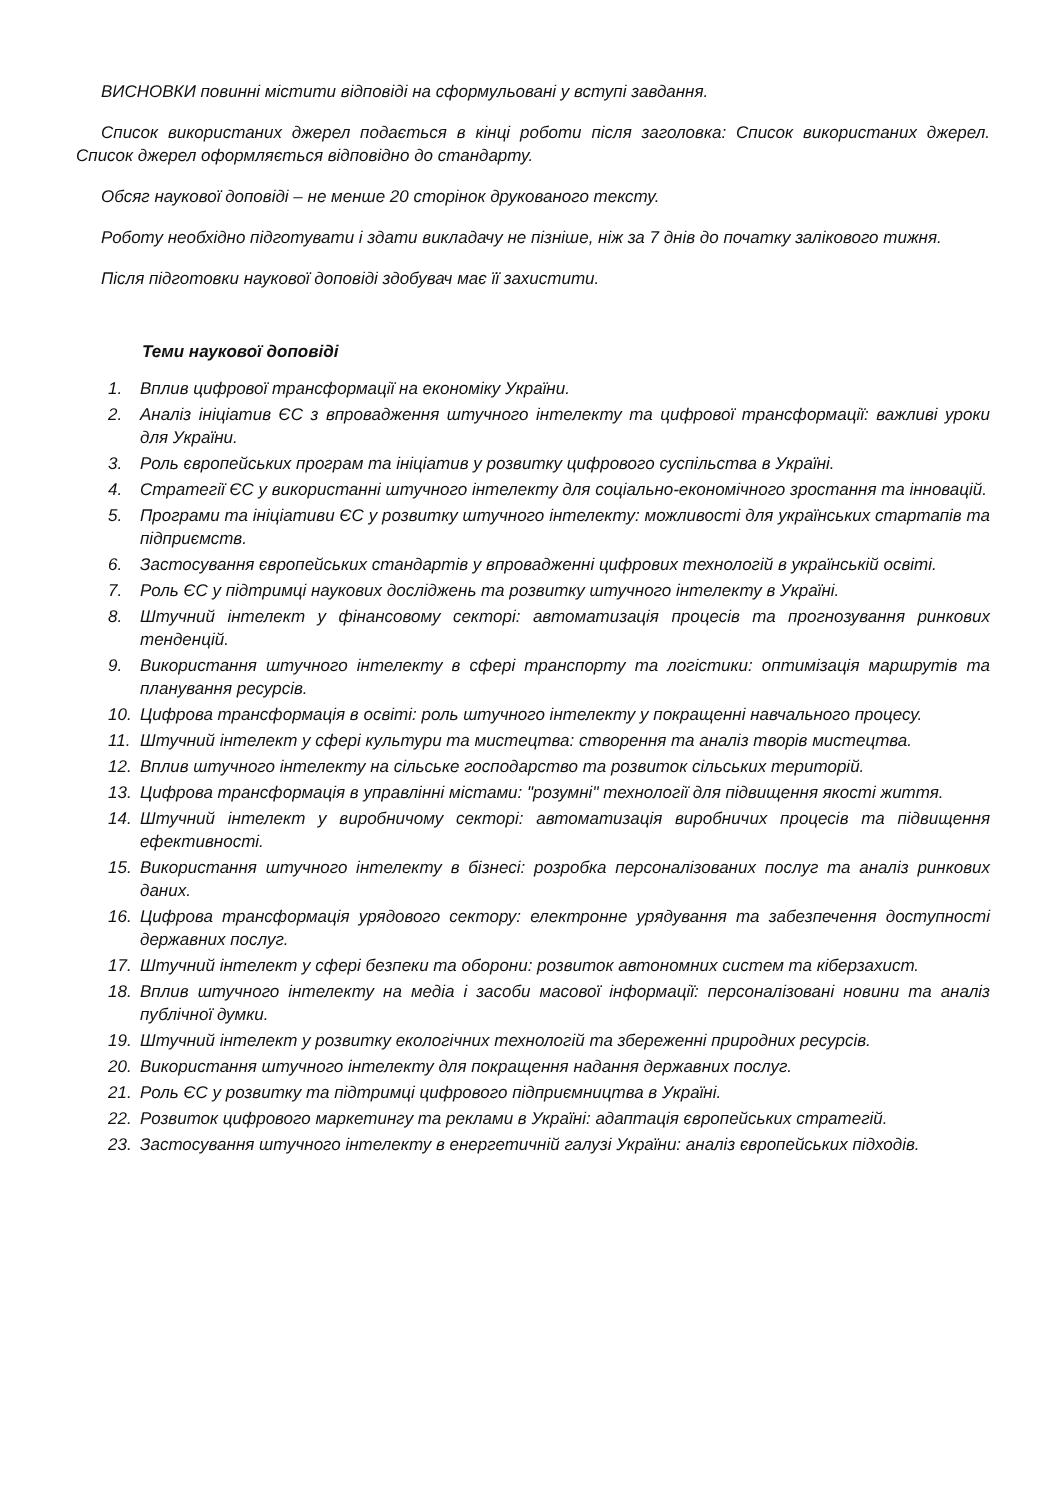ВИСНОВКИ повинні містити відповіді на сформульовані у вступі завдання.
Список використаних джерел подається в кінці роботи після заголовка: Список використаних джерел. Список джерел оформляється відповідно до стандарту.
Обсяг наукової доповіді – не менше 20 сторінок друкованого тексту.
Роботу необхідно підготувати і здати викладачу не пізніше, ніж за 7 днів до початку залікового тижня.
Після підготовки наукової доповіді здобувач має її захистити.
Теми наукової доповіді
1. Вплив цифрової трансформації на економіку України.
2. Аналіз ініціатив ЄС з впровадження штучного інтелекту та цифрової трансформації: важливі уроки для України.
3. Роль європейських програм та ініціатив у розвитку цифрового суспільства в Україні.
4. Стратегії ЄС у використанні штучного інтелекту для соціально-економічного зростання та інновацій.
5. Програми та ініціативи ЄС у розвитку штучного інтелекту: можливості для українських стартапів та підприємств.
6. Застосування європейських стандартів у впровадженні цифрових технологій в українській освіті.
7. Роль ЄС у підтримці наукових досліджень та розвитку штучного інтелекту в Україні.
8. Штучний інтелект у фінансовому секторі: автоматизація процесів та прогнозування ринкових тенденцій.
9. Використання штучного інтелекту в сфері транспорту та логістики: оптимізація маршрутів та планування ресурсів.
10. Цифрова трансформація в освіті: роль штучного інтелекту у покращенні навчального процесу.
11. Штучний інтелект у сфері культури та мистецтва: створення та аналіз творів мистецтва.
12. Вплив штучного інтелекту на сільське господарство та розвиток сільських територій.
13. Цифрова трансформація в управлінні містами: "розумні" технології для підвищення якості життя.
14. Штучний інтелект у виробничому секторі: автоматизація виробничих процесів та підвищення ефективності.
15. Використання штучного інтелекту в бізнесі: розробка персоналізованих послуг та аналіз ринкових даних.
16. Цифрова трансформація урядового сектору: електронне урядування та забезпечення доступності державних послуг.
17. Штучний інтелект у сфері безпеки та оборони: розвиток автономних систем та кіберзахист.
18. Вплив штучного інтелекту на медіа і засоби масової інформації: персоналізовані новини та аналіз публічної думки.
19. Штучний інтелект у розвитку екологічних технологій та збереженні природних ресурсів.
20. Використання штучного інтелекту для покращення надання державних послуг.
21. Роль ЄС у розвитку та підтримці цифрового підприємництва в Україні.
22. Розвиток цифрового маркетингу та реклами в Україні: адаптація європейських стратегій.
23. Застосування штучного інтелекту в енергетичній галузі України: аналіз європейських підходів.